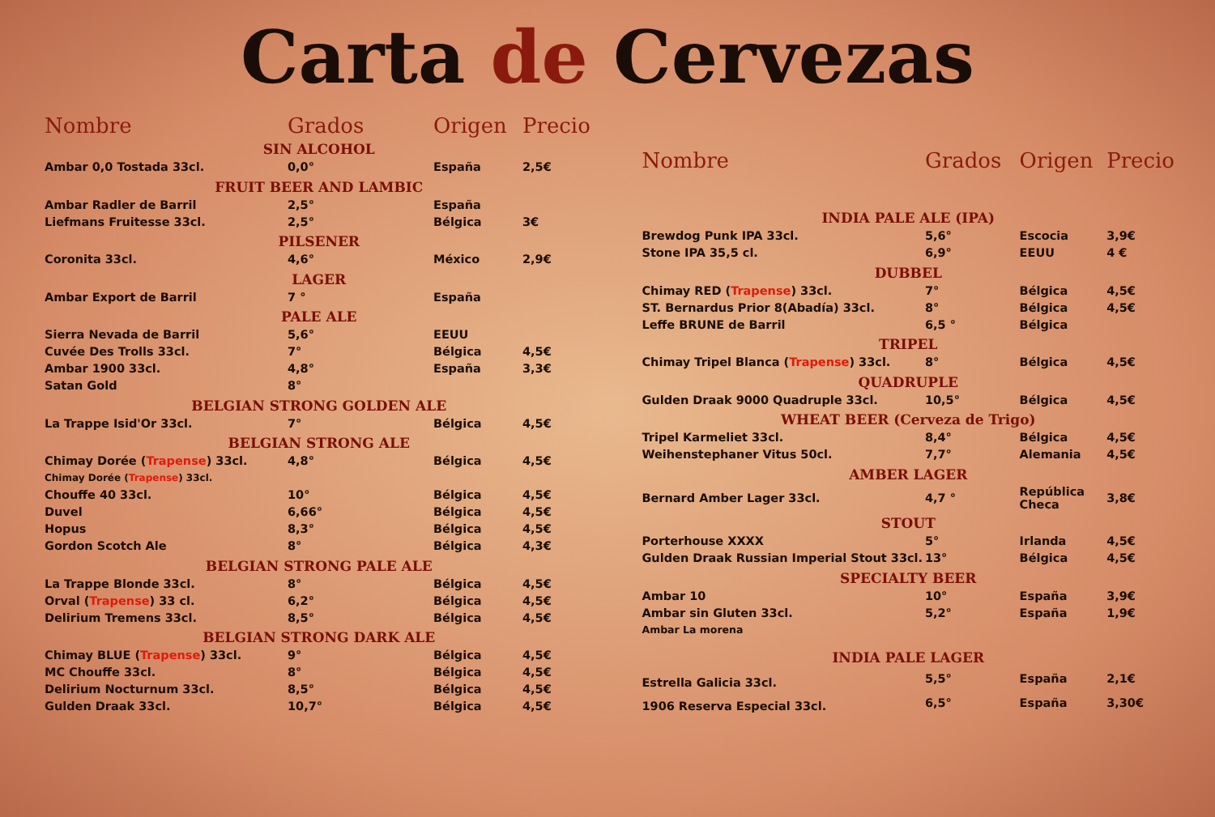Carta de Cervezas
| Nombre | Grados | Origen | Precio |
| --- | --- | --- | --- |
| SIN ALCOHOL | | | |
| Ambar 0,0 Tostada 33cl. | 0,0° | España | 2,5€ |
| FRUIT BEER AND LAMBIC | | | |
| Ambar Radler de Barril | 2,5° | España | |
| Liefmans Fruitesse 33cl. | 2,5° | Bélgica | 3€ |
| PILSENER | | | |
| Coronita 33cl. | 4,6° | México | 2,9€ |
| LAGER | | | |
| Ambar Export de Barril | 7 ° | España | |
| PALE ALE | | | |
| Sierra Nevada de Barril | 5,6° | EEUU | |
| Cuvée Des Trolls 33cl. | 7° | Bélgica | 4,5€ |
| Ambar 1900 33cl. | 4,8° | España | 3,3€ |
| Satan Gold | 8° | | |
| BELGIAN STRONG GOLDEN ALE | | | |
| La Trappe Isid'Or 33cl. | 7° | Bélgica | 4,5€ |
| BELGIAN STRONG ALE | | | |
| Chimay Dorée ( Trapense ) 33cl. | 4,8° | Bélgica | 4,5€ |
| Chimay Dorée ( Trapense ) 33cl. | | | |
| Chouffe 40 33cl. | 10° | Bélgica | 4,5€ |
| Duvel | 6,66° | Bélgica | 4,5€ |
| Hopus | 8,3° | Bélgica | 4,5€ |
| Gordon Scotch Ale | 8° | Bélgica | 4,3€ |
| BELGIAN STRONG PALE ALE | | | |
| La Trappe Blonde 33cl. | 8° | Bélgica | 4,5€ |
| Orval ( Trapense ) 33 cl. | 6,2° | Bélgica | 4,5€ |
| Delirium Tremens 33cl. | 8,5° | Bélgica | 4,5€ |
| BELGIAN STRONG DARK ALE | | | |
| Chimay BLUE ( Trapense ) 33cl. | 9° | Bélgica | 4,5€ |
| MC Chouffe 33cl. | 8° | Bélgica | 4,5€ |
| Delirium Nocturnum 33cl. | 8,5° | Bélgica | 4,5€ |
| Gulden Draak 33cl. | 10,7° | Bélgica | 4,5€ |
| Nombre | Grados | Origen | Precio |
| --- | --- | --- | --- |
| INDIA PALE ALE (IPA) | | | |
| Brewdog Punk IPA 33cl. | 5,6° | Escocia | 3,9€ |
| Stone IPA 35,5 cl. | 6,9° | EEUU | 4 € |
| DUBBEL | | | |
| Chimay RED ( Trapense ) 33cl. | 7° | Bélgica | 4,5€ |
| ST. Bernardus Prior 8(Abadía) 33cl. | 8° | Bélgica | 4,5€ |
| Leffe BRUNE de Barril | 6,5 ° | Bélgica | |
| TRIPEL | | | |
| Chimay Tripel Blanca ( Trapense ) 33cl. | 8° | Bélgica | 4,5€ |
| QUADRUPLE | | | |
| Gulden Draak 9000 Quadruple 33cl. | 10,5° | Bélgica | 4,5€ |
| WHEAT BEER (Cerveza de Trigo) | | | |
| Tripel Karmeliet 33cl. | 8,4° | Bélgica | 4,5€ |
| Weihenstephaner Vitus 50cl. | 7,7° | Alemania | 4,5€ |
| AMBER LAGER | | | |
| Bernard Amber Lager 33cl. | 4,7 ° | República Checa | 3,8€ |
| STOUT | | | |
| Porterhouse XXXX | 5° | Irlanda | 4,5€ |
| Gulden Draak Russian Imperial Stout 33cl. | 13° | Bélgica | 4,5€ |
| SPECIALTY BEER | | | |
| Ambar 10 | 10° | España | 3,9€ |
| Ambar sin Gluten 33cl. | 5,2° | España | 1,9€ |
| Ambar La morena | | | |
| INDIA PALE LAGER | | | |
| Estrella Galicia 33cl. | 5,5° | España | 2,1€ |
| 1906 Reserva Especial 33cl. | 6,5° | España | 3,30€ |